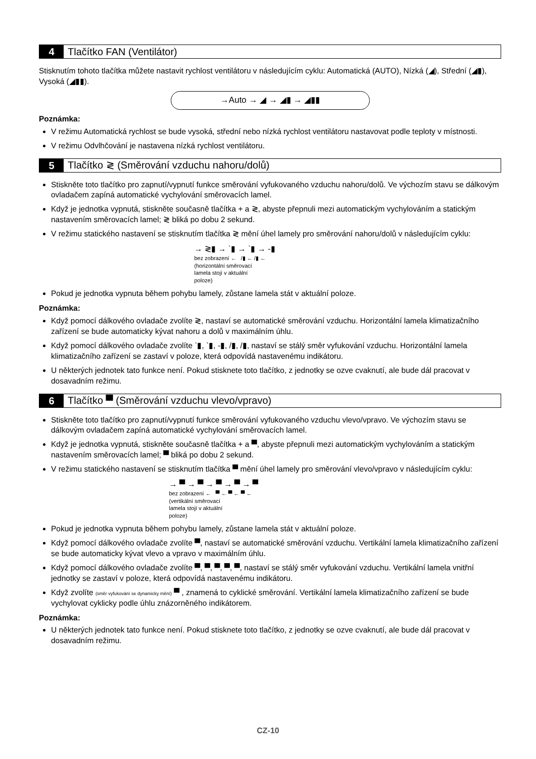4 Tlačítko FAN (Ventilátor)
Stisknutím tohoto tlačítka můžete nastavit rychlost ventilátoru v následujícím cyklu: Automatická (AUTO), Nízká (◢), Střední (◢▮), Vysoká (◢▮▮).
→Auto → ◢ → ◢▮ → ◢▮▮
Poznámka:
V režimu Automatická rychlost se bude vysoká, střední nebo nízká rychlost ventilátoru nastavovat podle teploty v místnosti.
V režimu Odvlhčování je nastavena nízká rychlost ventilátoru.
5 Tlačítko ≷ (Směrování vzduchu nahoru/dolů)
Stiskněte toto tlačítko pro zapnutí/vypnutí funkce směrování vyfukovaného vzduchu nahoru/dolů. Ve výchozím stavu se dálkovým ovladačem zapíná automatické vychylování směrovacích lamel.
Když je jednotka vypnutá, stiskněte současně tlačítka + a ≷, abyste přepnuli mezi automatickým vychylováním a statickým nastavením směrovacích lamel; ≷ bliká po dobu 2 sekund.
V režimu statického nastavení se stisknutím tlačítka ≷ mění úhel lamely pro směrování nahoru/dolů v následujícím cyklu:
→ ≷▮ → ˋ▮ → ˋ▮ → -▮
bez zobrazení ← /▮ ← /▮ ←
(horizontální směrovací
lamela stojí v aktuální
poloze)
Pokud je jednotka vypnuta během pohybu lamely, zůstane lamela stát v aktuální poloze.
Poznámka:
Když pomocí dálkového ovladače zvolíte ≷, nastaví se automatické směrování vzduchu. Horizontální lamela klimatizačního zařízení se bude automaticky kývat nahoru a dolů v maximálním úhlu.
Když pomocí dálkového ovladače zvolíte ˋ▮, ˋ▮, -▮, /▮, /▮, nastaví se stálý směr vyfukování vzduchu. Horizontální lamela klimatizačního zařízení se zastaví v poloze, která odpovídá nastavenému indikátoru.
U některých jednotek tato funkce není. Pokud stisknete toto tlačítko, z jednotky se ozve cvaknutí, ale bude dál pracovat v dosavadním režimu.
6 Tlačítko ▀ (Směrování vzduchu vlevo/vpravo)
Stiskněte toto tlačítko pro zapnutí/vypnutí funkce směrování vyfukovaného vzduchu vlevo/vpravo. Ve výchozím stavu se dálkovým ovladačem zapíná automatické vychylování směrovacích lamel.
Když je jednotka vypnutá, stiskněte současně tlačítka + a ▀, abyste přepnuli mezi automatickým vychylováním a statickým nastavením směrovacích lamel; ▀ bliká po dobu 2 sekund.
V režimu statického nastavení se stisknutím tlačítka ▀ mění úhel lamely pro směrování vlevo/vpravo v následujícím cyklu:
→ ▀ → ▀ → ▀ → ▀ → ▀
bez zobrazení ← ▀ ← ▀ ← ▀ ←
(vertikální směrovací
lamela stojí v aktuální
poloze)
Pokud je jednotka vypnuta během pohybu lamely, zůstane lamela stát v aktuální poloze.
Když pomocí dálkového ovladače zvolíte ▀, nastaví se automatické směrování vzduchu. Vertikální lamela klimatizačního zařízení se bude automaticky kývat vlevo a vpravo v maximálním úhlu.
Když pomocí dálkového ovladače zvolíte ▀, ▀, ▀, ▀, ▀, nastaví se stálý směr vyfukování vzduchu. Vertikální lamela vnitřní jednotky se zastaví v poloze, která odpovídá nastavenému indikátoru.
Když zvolíte (směr vyfukování se dynamicky mění) ▀ , znamená to cyklické směrování. Vertikální lamela klimatizačního zařízení se bude vychylovat cyklicky podle úhlu znázorněného indikátorem.
Poznámka:
U některých jednotek tato funkce není. Pokud stisknete toto tlačítko, z jednotky se ozve cvaknutí, ale bude dál pracovat v dosavadním režimu.
CZ-10